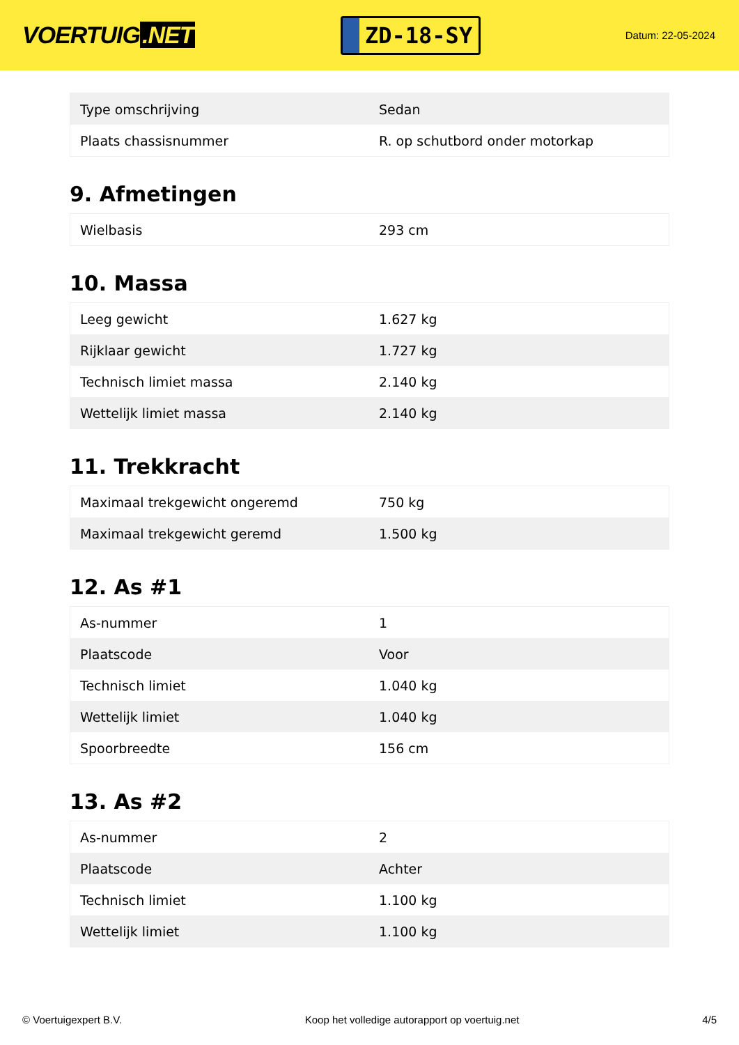VOERTUIG.NET
ZD-18-SY
Datum: 22-05-2024
| Type omschrijving | Sedan |
| Plaats chassisnummer | R. op schutbord onder motorkap |
9. Afmetingen
| Wielbasis | 293 cm |
10. Massa
| Leeg gewicht | 1.627 kg |
| Rijklaar gewicht | 1.727 kg |
| Technisch limiet massa | 2.140 kg |
| Wettelijk limiet massa | 2.140 kg |
11. Trekkracht
| Maximaal trekgewicht ongeremd | 750 kg |
| Maximaal trekgewicht geremd | 1.500 kg |
12. As #1
| As-nummer | 1 |
| Plaatscode | Voor |
| Technisch limiet | 1.040 kg |
| Wettelijk limiet | 1.040 kg |
| Spoorbreedte | 156 cm |
13. As #2
| As-nummer | 2 |
| Plaatscode | Achter |
| Technisch limiet | 1.100 kg |
| Wettelijk limiet | 1.100 kg |
© Voertuigexpert B.V. Koop het volledige autorapport op voertuig.net 4/5